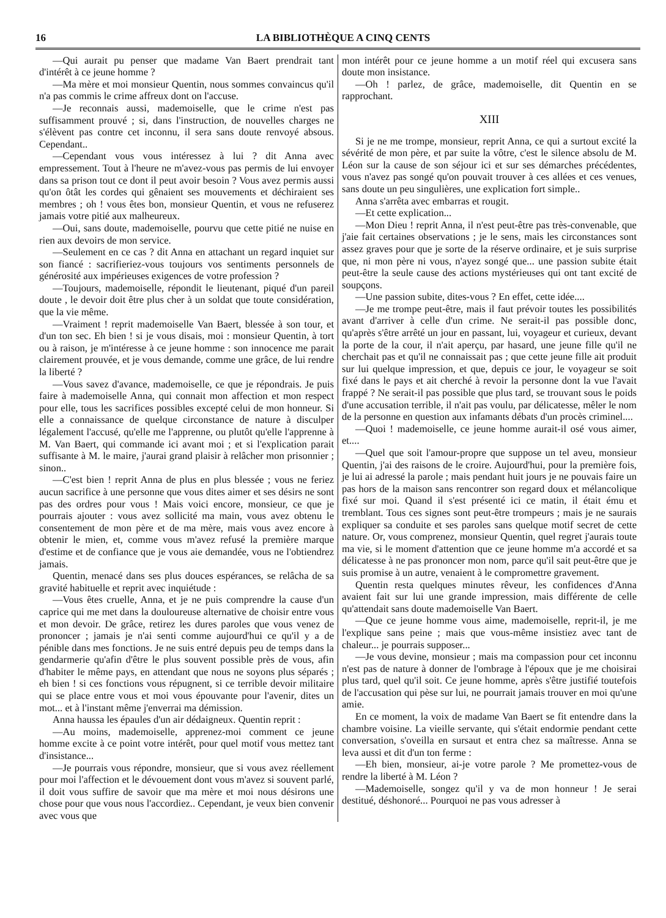16 LA BIBLIOTHÈQUE A CINQ CENTS
—Qui aurait pu penser que madame Van Baert prendrait tant d'intérêt à ce jeune homme ?
—Ma mère et moi monsieur Quentin, nous sommes convaincus qu'il n'a pas commis le crime affreux dont on l'accuse.
—Je reconnais aussi, mademoiselle, que le crime n'est pas suffisamment prouvé ; si, dans l'instruction, de nouvelles charges ne s'élèvent pas contre cet inconnu, il sera sans doute renvoyé absous. Cependant..
—Cependant vous vous intéressez à lui ? dit Anna avec empressement. Tout à l'heure ne m'avez-vous pas permis de lui envoyer dans sa prison tout ce dont il peut avoir besoin ? Vous avez permis aussi qu'on ôtât les cordes qui gênaient ses mouvements et déchiraient ses membres ; oh ! vous êtes bon, monsieur Quentin, et vous ne refuserez jamais votre pitié aux malheureux.
—Oui, sans doute, mademoiselle, pourvu que cette pitié ne nuise en rien aux devoirs de mon service.
—Seulement en ce cas ? dit Anna en attachant un regard inquiet sur son fiancé : sacrifieriez-vous toujours vos sentiments personnels de générosité aux impérieuses exigences de votre profession ?
—Toujours, mademoiselle, répondit le lieutenant, piqué d'un pareil doute , le devoir doit être plus cher à un soldat que toute considération, que la vie même.
—Vraiment ! reprit mademoiselle Van Baert, blessée à son tour, et d'un ton sec. Eh bien ! si je vous disais, moi : monsieur Quentin, à tort ou à raison, je m'intéresse à ce jeune homme : son innocence me parait clairement prouvée, et je vous demande, comme une grâce, de lui rendre la liberté ?
—Vous savez d'avance, mademoiselle, ce que je répondrais. Je puis faire à mademoiselle Anna, qui connait mon affection et mon respect pour elle, tous les sacrifices possibles excepté celui de mon honneur. Si elle a connaissance de quelque circonstance de nature à disculper légalement l'accusé, qu'elle me l'apprenne, ou plutôt qu'elle l'apprenne à M. Van Baert, qui commande ici avant moi ; et si l'explication parait suffisante à M. le maire, j'aurai grand plaisir à relâcher mon prisonnier ; sinon..
—C'est bien ! reprit Anna de plus en plus blessée ; vous ne feriez aucun sacrifice à une personne que vous dites aimer et ses désirs ne sont pas des ordres pour vous ! Mais voici encore, monsieur, ce que je pourrais ajouter : vous avez sollicité ma main, vous avez obtenu le consentement de mon père et de ma mère, mais vous avez encore à obtenir le mien, et, comme vous m'avez refusé la première marque d'estime et de confiance que je vous aie demandée, vous ne l'obtiendrez jamais.
Quentin, menacé dans ses plus douces espérances, se relâcha de sa gravité habituelle et reprit avec inquiétude :
—Vous êtes cruelle, Anna, et je ne puis comprendre la cause d'un caprice qui me met dans la douloureuse alternative de choisir entre vous et mon devoir. De grâce, retirez les dures paroles que vous venez de prononcer ; jamais je n'ai senti comme aujourd'hui ce qu'il y a de pénible dans mes fonctions. Je ne suis entré depuis peu de temps dans la gendarmerie qu'afin d'être le plus souvent possible près de vous, afin d'habiter le même pays, en attendant que nous ne soyons plus séparés ; eh bien ! si ces fonctions vous répugnent, si ce terrible devoir militaire qui se place entre vous et moi vous épouvante pour l'avenir, dites un mot... et à l'instant même j'enverrai ma démission.
Anna haussa les épaules d'un air dédaigneux. Quentin reprit :
—Au moins, mademoiselle, apprenez-moi comment ce jeune homme excite à ce point votre intérêt, pour quel motif vous mettez tant d'insistance...
—Je pourrais vous répondre, monsieur, que si vous avez réellement pour moi l'affection et le dévouement dont vous m'avez si souvent parlé, il doit vous suffire de savoir que ma mère et moi nous désirons une chose pour que vous nous l'accordiez.. Cependant, je veux bien convenir avec vous que
mon intérêt pour ce jeune homme a un motif réel qui excusera sans doute mon insistance.
—Oh ! parlez, de grâce, mademoiselle, dit Quentin en se rapprochant.
XIII
Si je ne me trompe, monsieur, reprit Anna, ce qui a surtout excité la sévérité de mon père, et par suite la vôtre, c'est le silence absolu de M. Léon sur la cause de son séjour ici et sur ses démarches précédentes, vous n'avez pas songé qu'on pouvait trouver à ces allées et ces venues, sans doute un peu singulières, une explication fort simple..
Anna s'arrêta avec embarras et rougit.
—Et cette explication...
—Mon Dieu ! reprit Anna, il n'est peut-être pas très-convenable, que j'aie fait certaines observations ; je le sens, mais les circonstances sont assez graves pour que je sorte de la réserve ordinaire, et je suis surprise que, ni mon père ni vous, n'ayez songé que... une passion subite était peut-être la seule cause des actions mystérieuses qui ont tant excité de soupçons.
—Une passion subite, dites-vous ? En effet, cette idée....
—Je me trompe peut-être, mais il faut prévoir toutes les possibilités avant d'arriver à celle d'un crime. Ne serait-il pas possible donc, qu'après s'être arrêté un jour en passant, lui, voyageur et curieux, devant la porte de la cour, il n'ait aperçu, par hasard, une jeune fille qu'il ne cherchait pas et qu'il ne connaissait pas ; que cette jeune fille ait produit sur lui quelque impression, et que, depuis ce jour, le voyageur se soit fixé dans le pays et ait cherché à revoir la personne dont la vue l'avait frappé ? Ne serait-il pas possible que plus tard, se trouvant sous le poids d'une accusation terrible, il n'ait pas voulu, par délicatesse, mêler le nom de la personne en question aux infamants débats d'un procès criminel....
—Quoi ! mademoiselle, ce jeune homme aurait-il osé vous aimer, et....
—Quel que soit l'amour-propre que suppose un tel aveu, monsieur Quentin, j'ai des raisons de le croire. Aujourd'hui, pour la première fois, je lui ai adressé la parole ; mais pendant huit jours je ne pouvais faire un pas hors de la maison sans rencontrer son regard doux et mélancolique fixé sur moi. Quand il s'est présenté ici ce matin, il était ému et tremblant. Tous ces signes sont peut-être trompeurs ; mais je ne saurais expliquer sa conduite et ses paroles sans quelque motif secret de cette nature. Or, vous comprenez, monsieur Quentin, quel regret j'aurais toute ma vie, si le moment d'attention que ce jeune homme m'a accordé et sa délicatesse à ne pas prononcer mon nom, parce qu'il sait peut-être que je suis promise à un autre, venaient à le compromettre gravement.
Quentin resta quelques minutes rêveur, les confidences d'Anna avaient fait sur lui une grande impression, mais différente de celle qu'attendait sans doute mademoiselle Van Baert.
—Que ce jeune homme vous aime, mademoiselle, reprit-il, je me l'explique sans peine ; mais que vous-même insistiez avec tant de chaleur... je pourrais supposer...
—Je vous devine, monsieur ; mais ma compassion pour cet inconnu n'est pas de nature à donner de l'ombrage à l'époux que je me choisirai plus tard, quel qu'il soit. Ce jeune homme, après s'être justifié toutefois de l'accusation qui pèse sur lui, ne pourrait jamais trouver en moi qu'une amie.
En ce moment, la voix de madame Van Baert se fit entendre dans la chambre voisine. La vieille servante, qui s'était endormie pendant cette conversation, s'oveilla en sursaut et entra chez sa maîtresse. Anna se leva aussi et dit d'un ton ferme :
—Eh bien, monsieur, ai-je votre parole ? Me promettez-vous de rendre la liberté à M. Léon ?
—Mademoiselle, songez qu'il y va de mon honneur ! Je serai destitué, déshonoré... Pourquoi ne pas vous adresser à